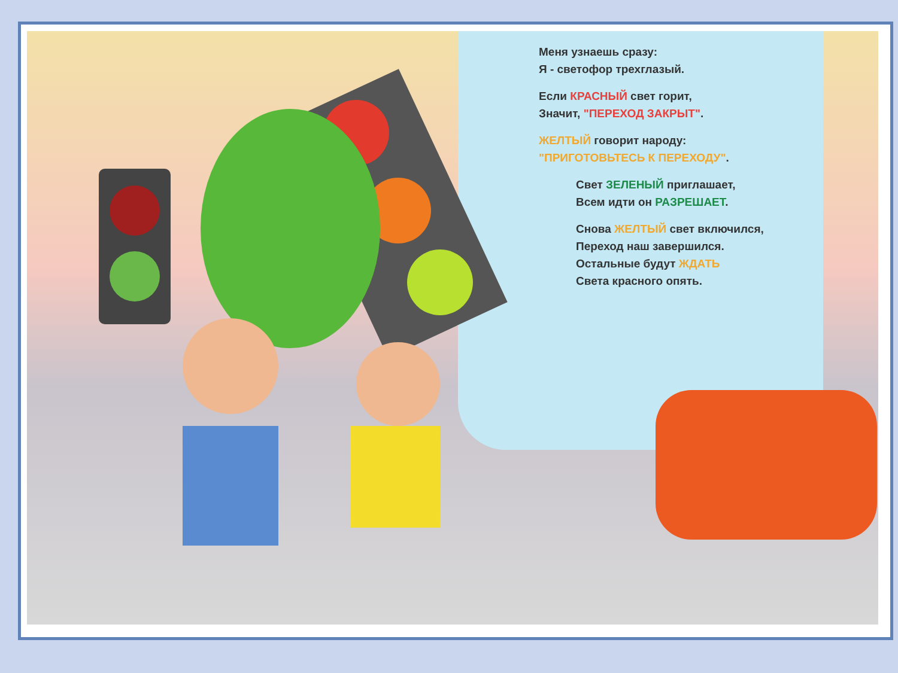Меня узнаешь сразу:
Я - светофор трехглазый.
Если КРАСНЫЙ свет горит,
Значит, "ПЕРЕХОД ЗАКРЫТ".
ЖЕЛТЫЙ говорит народу:
"ПРИГОТОВЬТЕСЬ К ПЕРЕХОДУ".
Свет ЗЕЛЕНЫЙ приглашает,
Всем идти он РАЗРЕШАЕТ.
Снова ЖЕЛТЫЙ свет включился,
Переход наш завершился.
Остальные будут ЖДАТЬ
Света красного опять.